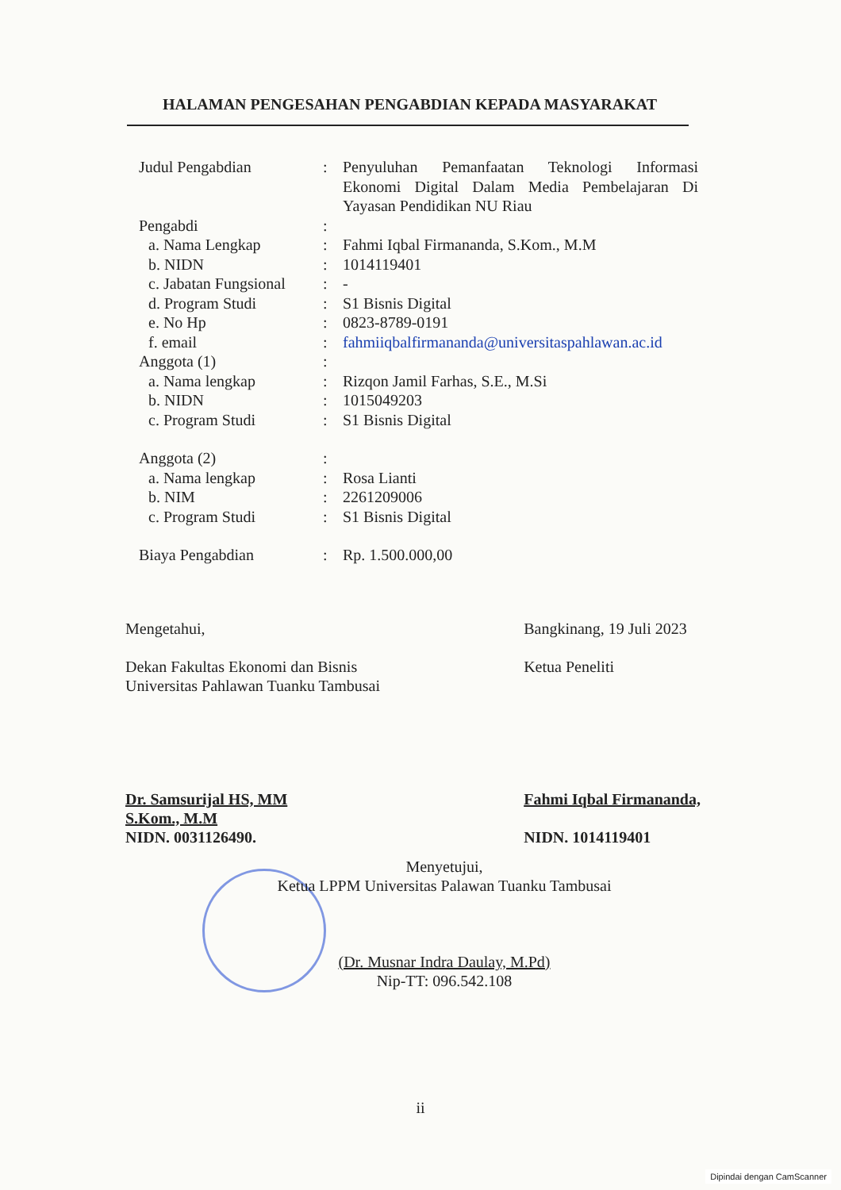HALAMAN PENGESAHAN PENGABDIAN KEPADA MASYARAKAT
| Judul Pengabdian | : | Penyuluhan Pemanfaatan Teknologi Informasi Ekonomi Digital Dalam Media Pembelajaran Di Yayasan Pendidikan NU Riau |
| Pengabdi | : | |
| a. Nama Lengkap | : | Fahmi Iqbal Firmananda, S.Kom., M.M |
| b. NIDN | : | 1014119401 |
| c. Jabatan Fungsional | : | - |
| d. Program Studi | : | S1 Bisnis Digital |
| e. No Hp | : | 0823-8789-0191 |
| f. email | : | fahmiiqbalfirmananda@universitaspahlawan.ac.id |
| Anggota (1) | : | |
| a. Nama lengkap | : | Rizqon Jamil Farhas, S.E., M.Si |
| b. NIDN | : | 1015049203 |
| c. Program Studi | : | S1 Bisnis Digital |
| Anggota (2) | : | |
| a. Nama lengkap | : | Rosa Lianti |
| b. NIM | : | 2261209006 |
| c. Program Studi | : | S1 Bisnis Digital |
| Biaya Pengabdian | : | Rp. 1.500.000,00 |
Mengetahui,
Dekan Fakultas Ekonomi dan Bisnis
Universitas Pahlawan Tuanku Tambusai
Dr. Samsurijal HS, MM
S.Kom., M.M
NIDN. 0031126490.
Bangkinang, 19 Juli 2023
Ketua Peneliti
Fahmi Iqbal Firmananda,
NIDN. 1014119401
Menyetujui,
Ketua LPPM Universitas Palawan Tuanku Tambusai
(Dr. Musnar Indra Daulay, M.Pd)
Nip-TT: 096.542.108
ii
Dipindai dengan CamScanner